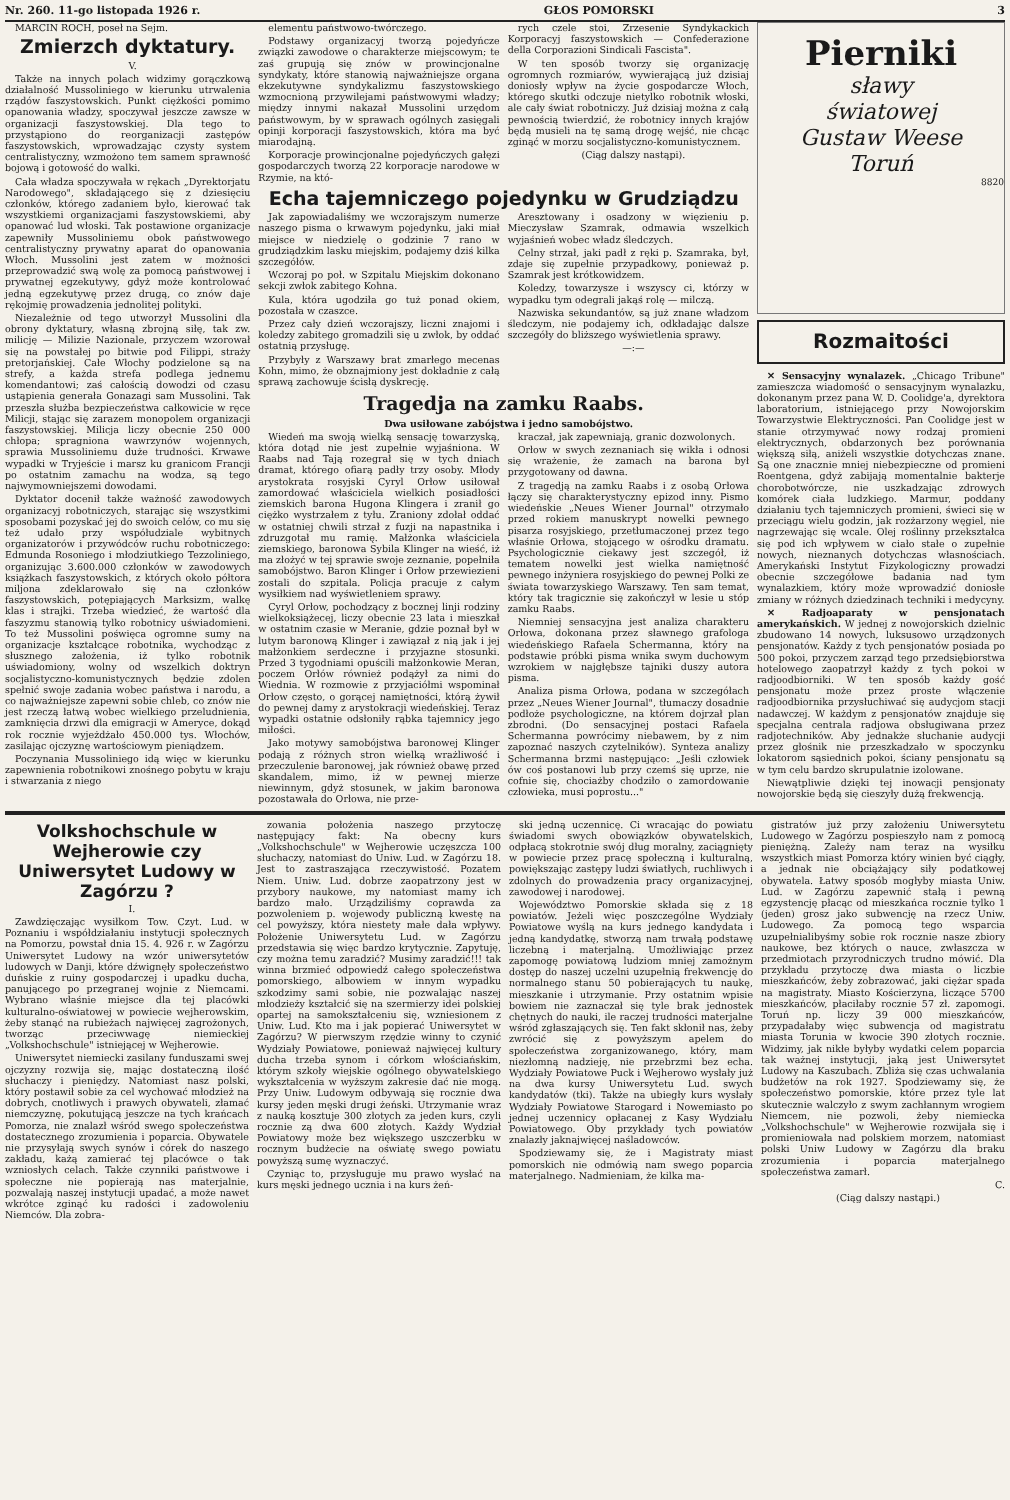Nr. 260. 11-go listopada 1926 r. GŁOS POMORSKI 3
MARCIN ROCH, poseł na Sejm.
Zmierzch dyktatury.
V.
Także na innych polach widzimy gorączkową działalność Mussoliniego w kierunku utrwalenia rządów faszystowskich. Punkt ciężkości pomimo opanowania władzy, spoczywał jeszcze zawsze w organizacji faszystowskiej. Dla tego to przystąpiono do reorganizacji zastępów faszystowskich, wprowadzając czysty system centralistyczny, wzmożono tem samem sprawność bojową i gotowość do walki.
Cała władza spoczywała w rękach „Dyrektorjatu Narodowego", składającego się z dziesięciu członków, którego zadaniem było, kierować tak wszystkiemi organizacjami faszystowskiemi, aby opanować lud włoski. Tak postawione organizacje zapewniły Mussoliniemu obok państwowego centralistyczny prywatny aparat do opanowania Włoch. Mussolini jest zatem w możności przeprowadzić swą wolę za pomocą państwowej i prywatnej egzekutywy, gdyż może kontrolować jedną egzekutywę przez drugą, co znów daje rękojmię prowadzenia jednolitej polityki.
Niezależnie od tego utworzył Mussolini dla obrony dyktatury, własną zbrojną siłę, tak zw. milicję — Milizie Nazionale, przyczem wzorował się na powstałej po bitwie pod Filippi, straży pretorjańskiej. Całe Włochy podzielone są na strefy, a każda strefa podlega jednemu komendantowi; zaś całością dowodzi od czasu ustąpienia generała Gonazagi sam Mussolini. Tak przeszła służba bezpieczeństwa całkowicie w ręce Milicji, stając się zarazem monopolem organizacji faszystowskiej. Milicja liczy obecnie 250 000 chłopa; spragniona wawrzynów wojennych, sprawia Mussoliniemu duże trudności. Krwawe wypadki w Tryjeście i marsz ku granicom Francji po ostatnim zamachu na wodza, są tego najwymowniejszemi dowodami.
Dyktator docenił także ważność zawodowych organizacyj robotniczych, starając się wszystkimi sposobami pozyskać jej do swoich celów, co mu się też udało przy współudziale wybitnych organizatorów i przywódców ruchu robotniczego: Edmunda Rosoniego i młodziutkiego Tezzoliniego, organizując 3.600.000 członków w zawodowych książkach faszystowskich, z których około półtora miljona zdeklarowało się na członków faszystowskich, potępiających Marksizm, walkę klas i strajki. Trzeba wiedzieć, że wartość dla faszyzmu stanowią tylko robotnicy uświadomieni. To też Mussolini poświęca ogromne sumy na organizacje kształcące robotnika, wychodząc z słusznego założenia, iż tylko robotnik uświadomiony, wolny od wszelkich doktryn socjalistyczno-komunistycznych będzie zdolen spełnić swoje zadania wobec państwa i narodu, a co najważniejsze zapewni sobie chleb, co znów nie jest rzeczą łatwą wobec wielkiego przeludnienia, zamknięcia drzwi dla emigracji w Ameryce, dokąd rok rocznie wyjeżdżało 450.000 tys. Włochów, zasilając ojczyznę wartościowym pieniądzem.
Poczynania Mussoliniego idą więc w kierunku zapewnienia robotnikowi znośnego pobytu w kraju i stwarzania z niego
elementu państwowo-twórczego.
Podstawy organizacyj tworzą pojedyńcze związki zawodowe o charakterze miejscowym; te zaś grupują się znów w prowincjonalne syndykaty, które stanowią najważniejsze organa ekzekutywne syndykalizmu faszystowskiego wzmocnioną przywilejami państwowymi władzy; między innymi nakazał Mussolini urzędom państwowym, by w sprawach ogólnych zasięgali opinji korporacji faszystowskich, która ma być miarodajną.
Korporacje prowincjonalne pojedyńczych gałęzi gospodarczych tworzą 22 korporacje narodowe w Rzymie, na któ-
rych czele stoi, Zrzesenie Syndykackich Korporacyj faszystowskich — Confederazione della Corporazioni Sindicali Fascista".
W ten sposób tworzy się organizację ogromnych rozmiarów, wywierającą już dzisiaj doniosły wpływ na życie gospodarcze Włoch, którego skutki odczuje nietylko robotnik włoski, ale cały świat robotniczy. Już dzisiaj można z całą pewnością twierdzić, że robotnicy innych krajów będą musieli na tę samą drogę wejść, nie chcąc zginąć w morzu socjalistyczno-komunistycznem.
(Ciąg dalszy nastąpi).
Echa tajemniczego pojedynku w Grudziądzu
Jak zapowiadaliśmy we wczorajszym numerze naszego pisma o krwawym pojedynku, jaki miał miejsce w niedzielę o godzinie 7 rano w grudziądzkim lasku miejskim, podajemy dziś kilka szczegółów.
Wczoraj po poł. w Szpitalu Miejskim dokonano sekcji zwłok zabitego Kohna.
Kula, która ugodziła go tuż ponad okiem, pozostała w czaszce.
Przez cały dzień wczorajszy, liczni znajomi i koledzy zabitego gromadzili się u zwłok, by oddać ostatnią przysługę.
Przybyły z Warszawy brat zmarłego mecenas Kohn, mimo, że obznajmiony jest dokładnie z całą sprawą zachowuje ścisłą dyskrecję.
Aresztowany i osadzony w więzieniu p. Mieczysław Szamrak, odmawia wszelkich wyjaśnień wobec władz śledczych.
Celny strzał, jaki padł z ręki p. Szamraka, był, zdaje się zupełnie przypadkowy, ponieważ p. Szamrak jest krótkowidzem.
Koledzy, towarzysze i wszyscy ci, którzy w wypadku tym odegrali jakąś rolę — milczą.
Nazwiska sekundantów, są już znane władzom śledczym, nie podajemy ich, odkładając dalsze szczegóły do bliższego wyświetlenia sprawy.
—:—
Tragedja na zamku Raabs.
Dwa usiłowane zabójstwa i jedno samobójstwo.
Wiedeń ma swoją wielką sensację towarzyską, która dotąd nie jest zupełnie wyjaśniona. W Raabs nad Tają rozegrał się w tych dniach dramat, którego ofiarą padły trzy osoby. Młody arystokrata rosyjski Cyryl Orłow usiłował zamordować właściciela wielkich posiadłości ziemskich barona Hugona Klingera i zranił go ciężko wystrzałem z tyłu. Zraniony zdołał oddać w ostatniej chwili strzał z fuzji na napastnika i zdruzgotał mu ramię. Małżonka właściciela ziemskiego, baronowa Sybila Klinger na wieść, iż ma złożyć w tej sprawie swoje zeznanie, popełniła samobójstwo. Baron Klinger i Orłow przewiezieni zostali do szpitala. Policja pracuje z całym wysiłkiem nad wyświetleniem sprawy.
Cyryl Orłow, pochodzący z bocznej linji rodziny wielkoksiążecej, liczy obecnie 23 lata i mieszkał w ostatnim czasie w Meranie, gdzie poznał był w lutym baronową Klinger i zawiązał z nią jak i jej małżonkiem serdeczne i przyjazne stosunki. Przed 3 tygodniami opuścili małżonkowie Meran, poczem Orłów również podążył za nimi do Wiednia. W rozmowie z przyjaciółmi wspominał Orłow często, o gorącej namiętności, którą żywił do pewnej damy z arystokracji wiedeńskiej. Teraz wypadki ostatnie odsłoniły rąbka tajemnicy jego miłości.
Jako motywy samobójstwa baronowej Klinger podają z różnych stron wielką wrażliwość i przeczulenie baronowej, jak również obawę przed skandalem, mimo, iż w pewnej mierze niewinnym, gdyż stosunek, w jakim baronowa pozostawała do Orłowa, nie prze-
kraczał, jak zapewniają, granic dozwolonych.
Orłow w swych zeznaniach się wikła i odnosi się wrażenie, że zamach na barona był przygotowany od dawna.
Z tragedją na zamku Raabs i z osobą Orłowa łączy się charakterystyczny epizod inny. Pismo wiedeńskie „Neues Wiener Journal" otrzymało przed rokiem manuskrypt nowelki pewnego pisarza rosyjskiego, przetłumaczonej przez tego właśnie Orłowa, stojącego w ośrodku dramatu. Psychologicznie ciekawy jest szczegół, iż tematem nowelki jest wielka namiętność pewnego inżyniera rosyjskiego do pewnej Polki ze świata towarzyskiego Warszawy. Ten sam temat, który tak tragicznie się zakończył w lesie u stóp zamku Raabs.
Niemniej sensacyjna jest analiza charakteru Orłowa, dokonana przez sławnego grafologa wiedeńskiego Rafaela Schermanna, który na podstawie próbki pisma wnika swym duchowym wzrokiem w najgłębsze tajniki duszy autora pisma.
Analiza pisma Orłowa, podana w szczegółach przez „Neues Wiener Journal", tłumaczy dosadnie podłoże psychologiczne, na którem dojrzał plan zbrodni. (Do sensacyjnej postaci Rafaela Schermanna powrócimy niebawem, by z nim zapoznać naszych czytelników). Synteza analizy Schermanna brzmi następująco: „Jeśli człowiek ów coś postanowi lub przy czemś się uprze, nie cofnie się, chociażby chodziło o zamordowanie człowieka, musi poprostu..."
Pierniki
sławy
światowej
Gustaw Weese
Toruń
8820
Rozmaitości
✕ Sensacyjny wynalazek. „Chicago Tribune" zamieszcza wiadomość o sensacyjnym wynalazku, dokonanym przez pana W. D. Coolidge'a, dyrektora laboratorium, istniejącego przy Nowojorskim Towarzystwie Elektryczności. Pan Coolidge jest w stanie otrzymywać nowy rodzaj promieni elektrycznych, obdarzonych bez porównania większą siłą, aniżeli wszystkie dotychczas znane. Są one znacznie mniej niebezpieczne od promieni Roentgena, gdyż zabijają momentalnie bakterje chorobotwórcze, nie uszkadzając zdrowych komórek ciała ludzkiego. Marmur, poddany działaniu tych tajemniczych promieni, świeci się w przeciągu wielu godzin, jak rozżarzony węgiel, nie nagrzewając się wcale. Olej roślinny przekształca się pod ich wpływem w ciało stałe o zupełnie nowych, nieznanych dotychczas własnościach. Amerykański Instytut Fizykologiczny prowadzi obecnie szczegółowe badania nad tym wynalazkiem, który może wprowadzić doniosłe zmiany w różnych dziedzinach techniki i medycyny.
✕ Radjoaparaty w pensjonatach amerykańskich. W jednej z nowojorskich dzielnic zbudowano 14 nowych, luksusowo urządzonych pensjonatów. Każdy z tych pensjonatów posiada po 500 pokoi, przyczem zarząd tego przedsiębiorstwa hotelowego zaopatrzył każdy z tych pokoi w radjoodbiorniki. W ten sposób każdy gość pensjonatu może przez proste włączenie radjoodbiornika przysłuchiwać się audycjom stacji nadawczej. W każdym z pensjonatów znajduje się specjalna centrala radjowa obsługiwana przez radjotechników. Aby jednakże słuchanie audycji przez głośnik nie przeszkadzało w spoczynku lokatorom sąsiednich pokoi, ściany pensjonatu są w tym celu bardzo skrupulatnie izolowane.
Niewątpliwie dzięki tej inowacji pensjonaty nowojorskie będą się cieszyły dużą frekwencją.
Volkshochschule w Wejherowie czy Uniwersytet Ludowy w Zagórzu ?
I.
Zawdzięczając wysiłkom Tow. Czyt. Lud. w Poznaniu i współdziałaniu instytucji społecznych na Pomorzu, powstał dnia 15. 4. 926 r. w Zagórzu Uniwersytet Ludowy na wzór uniwersytetów ludowych w Danji, które dźwignęły społeczeństwo duńskie z ruiny gospodarczej i upadku ducha, panującego po przegranej wojnie z Niemcami. Wybrano właśnie miejsce dla tej placówki kulturalno-oświatowej w powiecie wejherowskim, żeby stanąć na rubieżach najwięcej zagrożonych, tworząc przeciwwagę niemieckiej „Volkshochschule" istniejącej w Wejherowie.
Uniwersytet niemiecki zasilany funduszami swej ojczyzny rozwija się, mając dostateczną ilość słuchaczy i pieniędzy. Natomiast nasz polski, który postawił sobie za cel wychować młodzież na dobrych, cnotliwych i prawych obywateli, złamać niemczyznę, pokutującą jeszcze na tych krańcach Pomorza, nie znalazł wśród swego społeczeństwa dostatecznego zrozumienia i poparcia. Obywatele nie przysyłają swych synów i córek do naszego zakładu, każą zamierać tej placówce o tak wzniosłych celach. Także czynniki państwowe i społeczne nie popierają nas materjalnie, pozwalają naszej instytucji upadać, a może nawet wkrótce zginąć ku radości i zadowoleniu Niemców. Dla zobra-
zowania położenia naszego przytoczę następujący fakt: Na obecny kurs „Volkshochschule" w Wejherowie uczęszcza 100 słuchaczy, natomiast do Uniw. Lud. w Zagórzu 18. Jest to zastraszająca rzeczywistość. Pozatem Niem. Uniw. Lud. dobrze zaopatrzony jest w przybory naukowe, my natomiast mamy ich bardzo mało. Urządziliśmy coprawda za pozwoleniem p. wojewody publiczną kwestę na cel powyższy, która niestety małe dała wpływy. Położenie Uniwersytetu Lud. w Zagórzu przedstawia się więc bardzo krytycznie. Zapytuję, czy można temu zaradzić? Musimy zaradzić!!! tak winna brzmieć odpowiedź całego społeczeństwa pomorskiego, albowiem w innym wypadku szkodzimy sami sobie, nie pozwalając naszej młodzieży kształcić się na szermierzy idei polskiej opartej na samokształceniu się, wzniesionem z Uniw. Lud. Kto ma i jak popierać Uniwersytet w Zagórzu? W pierwszym rzędzie winny to czynić Wydziały Powiatowe, ponieważ najwięcej kultury ducha trzeba synom i córkom włościańskim, którym szkoły wiejskie ogólnego obywatelskiego wykształcenia w wyższym zakresie dać nie mogą. Przy Uniw. Ludowym odbywają się rocznie dwa kursy jeden męski drugi żeński. Utrzymanie wraz z nauką kosztuje 300 złotych za jeden kurs, czyli rocznie zą dwa 600 złotych. Każdy Wydział Powiatowy może bez większego uszczerbku w rocznym budżecie na oświatę swego powiatu powyższą sumę wyznaczyć.
Czyniąc to, przysługuje mu prawo wysłać na kurs męski jednego ucznia i na kurs żeń-
ski jedną uczennicę. Ci wracając do powiatu świadomi swych obowiązków obywatelskich, odpłacą stokrotnie swój dług moralny, zaciągnięty w powiecie przez pracę społeczną i kulturalną, powiększając zastępy ludzi światłych, ruchliwych i zdolnych do prowadzenia pracy organizacyjnej, zawodowej i narodowej.
Województwo Pomorskie składa się z 18 powiatów. Jeżeli więc poszczególne Wydziały Powiatowe wyślą na kurs jednego kandydata i jedną kandydatkę, stworzą nam trwałą podstawę liczebną i materjalną. Umożliwiając przez zapomogę powiatową ludziom mniej zamożnym dostęp do naszej uczelni uzupełnią frekwencję do normalnego stanu 50 pobierających tu naukę, mieszkanie i utrzymanie. Przy ostatnim wpisie bowiem nie zaznaczał się tyle brak jednostek chętnych do nauki, ile raczej trudności materjalne wśród zgłaszających się. Ten fakt skłonił nas, żeby zwrócić się z powyższym apelem do społeczeństwa zorganizowanego, który, mam niezłomną nadzieję, nie przebrzmi bez echa. Wydziały Powiatowe Puck i Wejherowo wysłały już na dwa kursy Uniwersytetu Lud. swych kandydatów (tki). Także na ubiegły kurs wysłały Wydziały Powiatowe Starogard i Nowemiasto po jednej uczennicy opłacanej z Kasy Wydziału Powiatowego. Oby przykłady tych powiatów znalazły jaknajwięcej naśladowców.
Spodziewamy się, że i Magistraty miast pomorskich nie odmówią nam swego poparcia materjalnego. Nadmieniam, że kilka ma-
gistratów już przy założeniu Uniwersytetu Ludowego w Zagórzu pospieszyło nam z pomocą pieniężną. Zależy nam teraz na wysiłku wszystkich miast Pomorza który winien być ciągły, a jednak nie obciążający siły podatkowej obywatela. Łatwy sposób mogłyby miasta Uniw. Lud. w Zagórzu zapewnić stałą i pewną egzystencję płacąc od mieszkańca rocznie tylko 1 (jeden) grosz jako subwencję na rzecz Uniw. Ludowego. Za pomocą tego wsparcia uzupełnialibyśmy sobie rok rocznie nasze zbiory naukowe, bez których o nauce, zwłaszcza w przedmiotach przyrodniczych trudno mówić. Dla przykładu przytoczę dwa miasta o liczbie mieszkańców, żeby zobrazować, jaki ciężar spada na magistraty. Miasto Kościerzyna, liczące 5700 mieszkańców, płaciłaby rocznie 57 zł. zapomogi. Toruń np. liczy 39 000 mieszkańców, przypadałaby więc subwencja od magistratu miasta Torunia w kwocie 390 złotych rocznie. Widzimy, jak nikłe byłyby wydatki celem poparcia tak ważnej instytucji, jaką jest Uniwersytet Ludowy na Kaszubach. Zbliża się czas uchwalania budżetów na rok 1927. Spodziewamy się, że społeczeństwo pomorskie, które przez tyle lat skutecznie walczyło z swym zachłannym wrogiem Niemcem, nie pozwoli, żeby niemiecka „Volkshochschule" w Wejherowie rozwijała się i promieniowała nad polskiem morzem, natomiast polski Uniw Ludowy w Zagórzu dla braku zrozumienia i poparcia materjalnego społeczeństwa zamarł.
C.
(Ciąg dalszy nastąpi.)